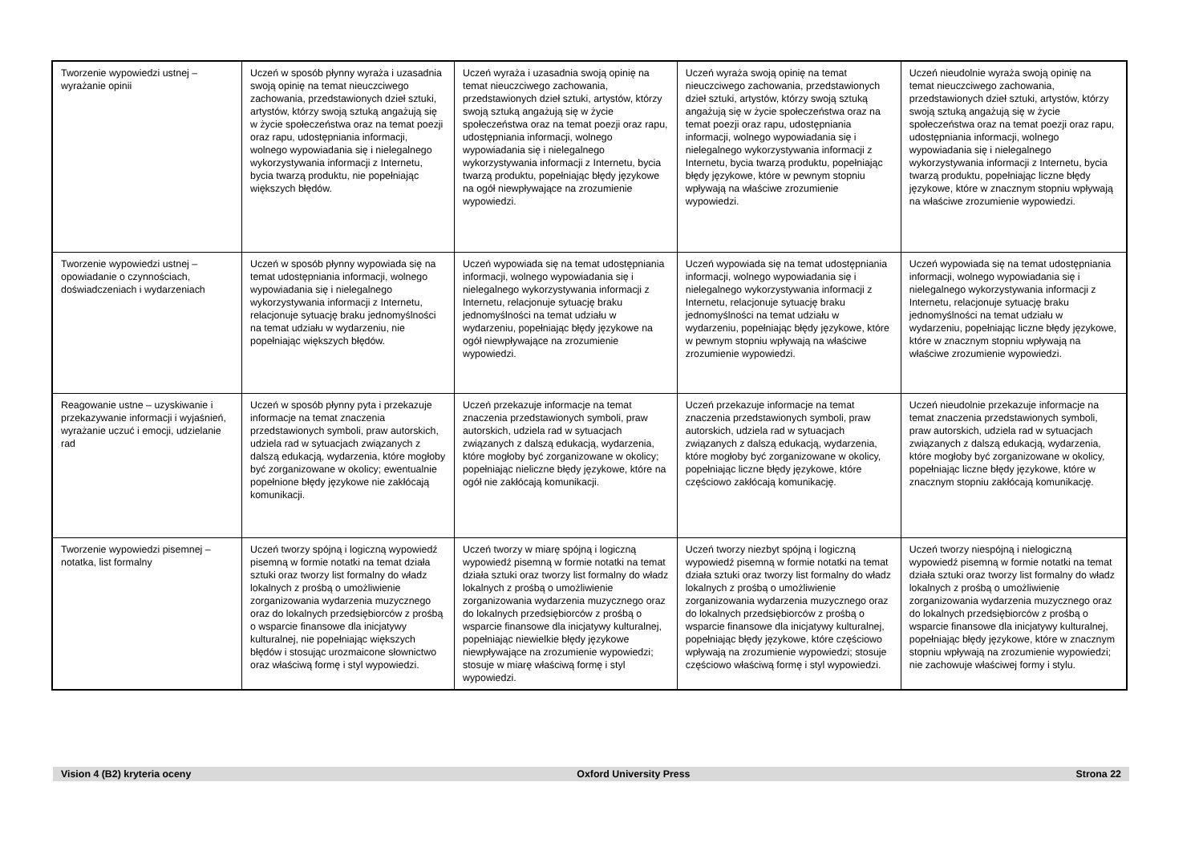| Tworzenie wypowiedzi ustnej – wyrażanie opinii | Uczeń w sposób płynny wyraża i uzasadnia swoją opinię na temat nieuczciwego zachowania, przedstawionych dzieł sztuki, artystów, którzy swoją sztuką angażują się w życie społeczeństwa oraz na temat poezji oraz rapu, udostępniania informacji, wolnego wypowiadania się i nielegalnego wykorzystywania informacji z Internetu, bycia twarzą produktu, nie popełniając większych błędów. | Uczeń wyraża i uzasadnia swoją opinię na temat nieuczciwego zachowania, przedstawionych dzieł sztuki, artystów, którzy swoją sztuką angażują się w życie społeczeństwa oraz na temat poezji oraz rapu, udostępniania informacji, wolnego wypowiadania się i nielegalnego wykorzystywania informacji z Internetu, bycia twarzą produktu, popełniając błędy językowe na ogół niewpływające na zrozumienie wypowiedzi. | Uczeń wyraża swoją opinię na temat nieuczciwego zachowania, przedstawionych dzieł sztuki, artystów, którzy swoją sztuką angażują się w życie społeczeństwa oraz na temat poezji oraz rapu, udostępniania informacji, wolnego wypowiadania się i nielegalnego wykorzystywania informacji z Internetu, bycia twarzą produktu, popełniając błędy językowe, które w pewnym stopniu wpływają na właściwe zrozumienie wypowiedzi. | Uczeń nieudolnie wyraża swoją opinię na temat nieuczciwego zachowania, przedstawionych dzieł sztuki, artystów, którzy swoją sztuką angażują się w życie społeczeństwa oraz na temat poezji oraz rapu, udostępniania informacji, wolnego wypowiadania się i nielegalnego wykorzystywania informacji z Internetu, bycia twarzą produktu, popełniając liczne błędy językowe, które w znacznym stopniu wpływają na właściwe zrozumienie wypowiedzi. |
| Tworzenie wypowiedzi ustnej – opowiadanie o czynnościach, doświadczeniach i wydarzeniach | Uczeń w sposób płynny wypowiada się na temat udostępniania informacji, wolnego wypowiadania się i nielegalnego wykorzystywania informacji z Internetu, relacjonuje sytuację braku jednomyślności na temat udziału w wydarzeniu, nie popełniając większych błędów. | Uczeń wypowiada się na temat udostępniania informacji, wolnego wypowiadania się i nielegalnego wykorzystywania informacji z Internetu, relacjonuje sytuację braku jednomyślności na temat udziału w wydarzeniu, popełniając błędy językowe na ogół niewpływające na zrozumienie wypowiedzi. | Uczeń wypowiada się na temat udostępniania informacji, wolnego wypowiadania się i nielegalnego wykorzystywania informacji z Internetu, relacjonuje sytuację braku jednomyślności na temat udziału w wydarzeniu, popełniając błędy językowe, które w pewnym stopniu wpływają na właściwe zrozumienie wypowiedzi. | Uczeń wypowiada się na temat udostępniania informacji, wolnego wypowiadania się i nielegalnego wykorzystywania informacji z Internetu, relacjonuje sytuację braku jednomyślności na temat udziału w wydarzeniu, popełniając liczne błędy językowe, które w znacznym stopniu wpływają na właściwe zrozumienie wypowiedzi. |
| Reagowanie ustne – uzyskiwanie i przekazywanie informacji i wyjaśnień, wyrażanie uczuć i emocji, udzielanie rad | Uczeń w sposób płynny pyta i przekazuje informacje na temat znaczenia przedstawionych symboli, praw autorskich, udziela rad w sytuacjach związanych z dalszą edukacją, wydarzenia, które mogłoby być zorganizowane w okolicy; ewentualnie popełnione błędy językowe nie zakłócają komunikacji. | Uczeń przekazuje informacje na temat znaczenia przedstawionych symboli, praw autorskich, udziela rad w sytuacjach związanych z dalszą edukacją, wydarzenia, które mogłoby być zorganizowane w okolicy; popełniając nieliczne błędy językowe, które na ogół nie zakłócają komunikacji. | Uczeń przekazuje informacje na temat znaczenia przedstawionych symboli, praw autorskich, udziela rad w sytuacjach związanych z dalszą edukacją, wydarzenia, które mogłoby być zorganizowane w okolicy, popełniając liczne błędy językowe, które częściowo zakłócają komunikację. | Uczeń nieudolnie przekazuje informacje na temat znaczenia przedstawionych symboli, praw autorskich, udziela rad w sytuacjach związanych z dalszą edukacją, wydarzenia, które mogłoby być zorganizowane w okolicy, popełniając liczne błędy językowe, które w znacznym stopniu zakłócają komunikację. |
| Tworzenie wypowiedzi pisemnej – notatka, list formalny | Uczeń tworzy spójną i logiczną wypowiedź pisemną w formie notatki na temat działa sztuki oraz tworzy list formalny do władz lokalnych z prośbą o umożliwienie zorganizowania wydarzenia muzycznego oraz do lokalnych przedsiębiorców z prośbą o wsparcie finansowe dla inicjatywy kulturalnej, nie popełniając większych błędów i stosując urozmaicone słownictwo oraz właściwą formę i styl wypowiedzi. | Uczeń tworzy w miarę spójną i logiczną wypowiedź pisemną w formie notatki na temat działa sztuki oraz tworzy list formalny do władz lokalnych z prośbą o umożliwienie zorganizowania wydarzenia muzycznego oraz do lokalnych przedsiębiorców z prośbą o wsparcie finansowe dla inicjatywy kulturalnej, popełniając niewielkie błędy językowe niewpływające na zrozumienie wypowiedzi; stosuje w miarę właściwą formę i styl wypowiedzi. | Uczeń tworzy niezbyt spójną i logiczną wypowiedź pisemną w formie notatki na temat działa sztuki oraz tworzy list formalny do władz lokalnych z prośbą o umożliwienie zorganizowania wydarzenia muzycznego oraz do lokalnych przedsiębiorców z prośbą o wsparcie finansowe dla inicjatywy kulturalnej, popełniając błędy językowe, które częściowo wpływają na zrozumienie wypowiedzi; stosuje częściowo właściwą formę i styl wypowiedzi. | Uczeń tworzy niespójną i nielogiczną wypowiedź pisemną w formie notatki na temat działa sztuki oraz tworzy list formalny do władz lokalnych z prośbą o umożliwienie zorganizowania wydarzenia muzycznego oraz do lokalnych przedsiębiorców z prośbą o wsparcie finansowe dla inicjatywy kulturalnej, popełniając błędy językowe, które w znacznym stopniu wpływają na zrozumienie wypowiedzi; nie zachowuje właściwej formy i stylu. |
Vision 4 (B2) kryteria oceny Oxford University Press Strona 22